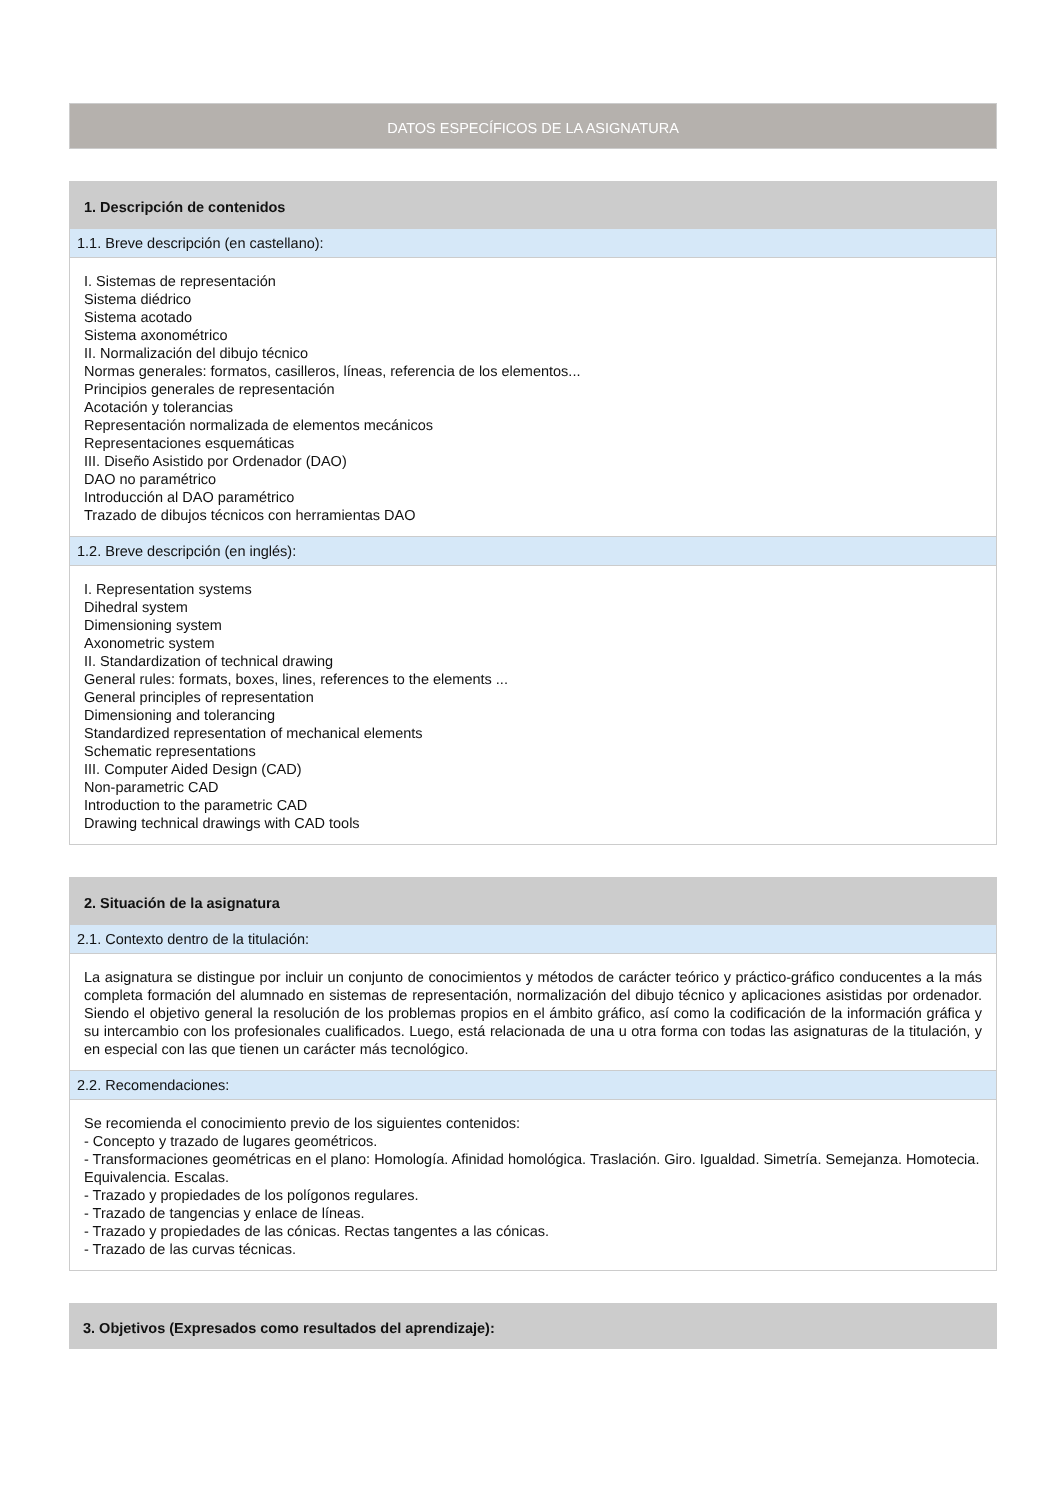DATOS ESPECÍFICOS DE LA ASIGNATURA
1. Descripción de contenidos
1.1. Breve descripción (en castellano):
I. Sistemas de representación
Sistema diédrico
Sistema acotado
Sistema axonométrico
II. Normalización del dibujo técnico
Normas generales: formatos, casilleros, líneas, referencia de los elementos...
Principios generales de representación
Acotación y tolerancias
Representación normalizada de elementos mecánicos
Representaciones esquemáticas
III. Diseño Asistido por Ordenador (DAO)
DAO no paramétrico
Introducción al DAO paramétrico
Trazado de dibujos técnicos con herramientas DAO
1.2. Breve descripción (en inglés):
I. Representation systems
Dihedral system
Dimensioning system
Axonometric system
II. Standardization of technical drawing
General rules: formats, boxes, lines, references to the elements ...
General principles of representation
Dimensioning and tolerancing
Standardized representation of mechanical elements
Schematic representations
III. Computer Aided Design (CAD)
Non-parametric CAD
Introduction to the parametric CAD
Drawing technical drawings with CAD tools
2. Situación de la asignatura
2.1. Contexto dentro de la titulación:
La asignatura se distingue por incluir un conjunto de conocimientos y métodos de carácter teórico y práctico-gráfico conducentes a la más completa formación del alumnado en sistemas de representación, normalización del dibujo técnico y aplicaciones asistidas por ordenador. Siendo el objetivo general la resolución de los problemas propios en el ámbito gráfico, así como la codificación de la información gráfica y su intercambio con los profesionales cualificados. Luego, está relacionada de una u otra forma con todas las asignaturas de la titulación, y en especial con las que tienen un carácter más tecnológico.
2.2. Recomendaciones:
Se recomienda el conocimiento previo de los siguientes contenidos:
- Concepto y trazado de lugares geométricos.
- Transformaciones geométricas en el plano: Homología. Afinidad homológica. Traslación. Giro. Igualdad. Simetría. Semejanza. Homotecia. Equivalencia. Escalas.
- Trazado y propiedades de los polígonos regulares.
- Trazado de tangencias y enlace de líneas.
- Trazado y propiedades de las cónicas. Rectas tangentes a las cónicas.
- Trazado de las curvas técnicas.
3. Objetivos (Expresados como resultados del aprendizaje):